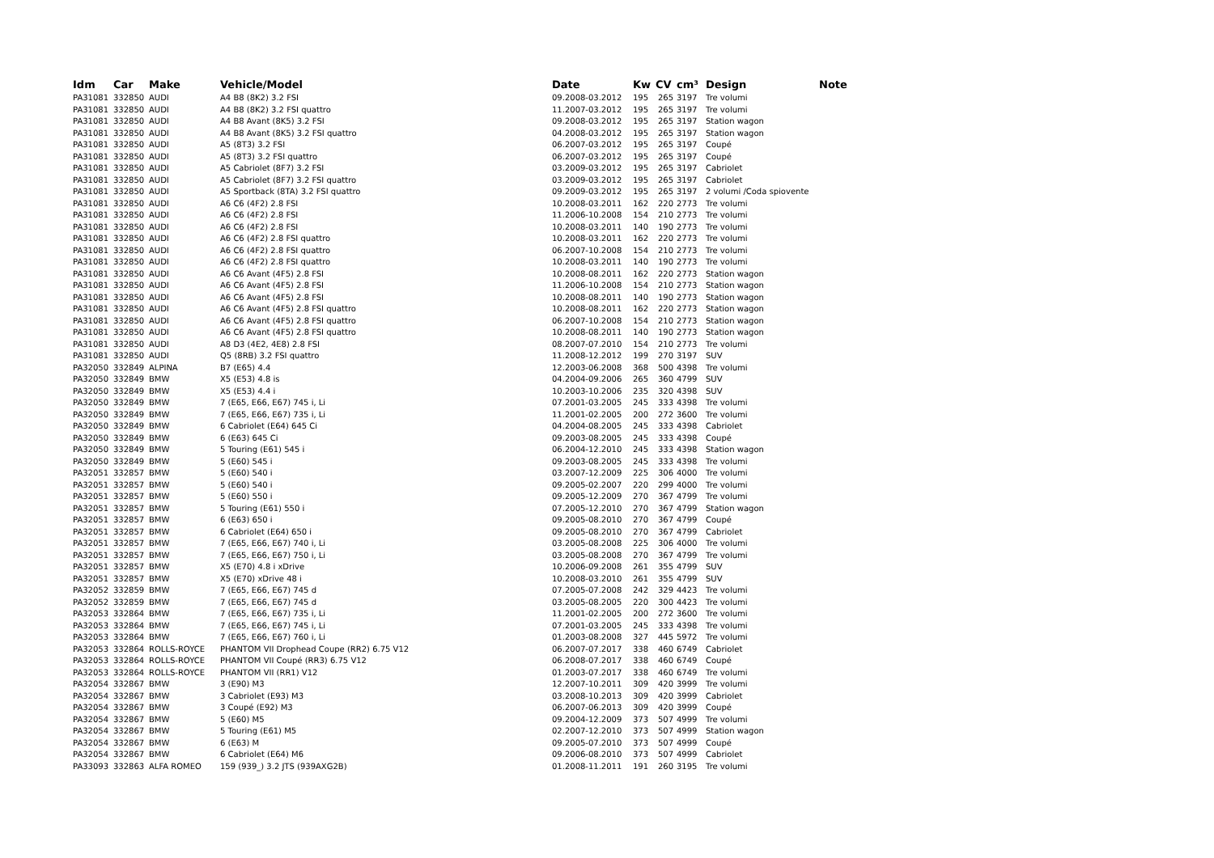| Idm | Car | Make | Vehicle/Model | Date | Kw | CV | cm³ | Design | Note |
| --- | --- | --- | --- | --- | --- | --- | --- | --- | --- |
| PA31081 | 332850 | AUDI | A4 B8 (8K2) 3.2 FSI | 09.2008-03.2012 | 195 | 265 | 3197 | Tre volumi | |
| PA31081 | 332850 | AUDI | A4 B8 (8K2) 3.2 FSI quattro | 11.2007-03.2012 | 195 | 265 | 3197 | Tre volumi | |
| PA31081 | 332850 | AUDI | A4 B8 Avant (8K5) 3.2 FSI | 09.2008-03.2012 | 195 | 265 | 3197 | Station wagon | |
| PA31081 | 332850 | AUDI | A4 B8 Avant (8K5) 3.2 FSI quattro | 04.2008-03.2012 | 195 | 265 | 3197 | Station wagon | |
| PA31081 | 332850 | AUDI | A5 (8T3) 3.2 FSI | 06.2007-03.2012 | 195 | 265 | 3197 | Coupé | |
| PA31081 | 332850 | AUDI | A5 (8T3) 3.2 FSI quattro | 06.2007-03.2012 | 195 | 265 | 3197 | Coupé | |
| PA31081 | 332850 | AUDI | A5 Cabriolet (8F7) 3.2 FSI | 03.2009-03.2012 | 195 | 265 | 3197 | Cabriolet | |
| PA31081 | 332850 | AUDI | A5 Cabriolet (8F7) 3.2 FSI quattro | 03.2009-03.2012 | 195 | 265 | 3197 | Cabriolet | |
| PA31081 | 332850 | AUDI | A5 Sportback (8TA) 3.2 FSI quattro | 09.2009-03.2012 | 195 | 265 | 3197 | 2 volumi /Coda spiovente | |
| PA31081 | 332850 | AUDI | A6 C6 (4F2) 2.8 FSI | 10.2008-03.2011 | 162 | 220 | 2773 | Tre volumi | |
| PA31081 | 332850 | AUDI | A6 C6 (4F2) 2.8 FSI | 11.2006-10.2008 | 154 | 210 | 2773 | Tre volumi | |
| PA31081 | 332850 | AUDI | A6 C6 (4F2) 2.8 FSI | 10.2008-03.2011 | 140 | 190 | 2773 | Tre volumi | |
| PA31081 | 332850 | AUDI | A6 C6 (4F2) 2.8 FSI quattro | 10.2008-03.2011 | 162 | 220 | 2773 | Tre volumi | |
| PA31081 | 332850 | AUDI | A6 C6 (4F2) 2.8 FSI quattro | 06.2007-10.2008 | 154 | 210 | 2773 | Tre volumi | |
| PA31081 | 332850 | AUDI | A6 C6 (4F2) 2.8 FSI quattro | 10.2008-03.2011 | 140 | 190 | 2773 | Tre volumi | |
| PA31081 | 332850 | AUDI | A6 C6 Avant (4F5) 2.8 FSI | 10.2008-08.2011 | 162 | 220 | 2773 | Station wagon | |
| PA31081 | 332850 | AUDI | A6 C6 Avant (4F5) 2.8 FSI | 11.2006-10.2008 | 154 | 210 | 2773 | Station wagon | |
| PA31081 | 332850 | AUDI | A6 C6 Avant (4F5) 2.8 FSI | 10.2008-08.2011 | 140 | 190 | 2773 | Station wagon | |
| PA31081 | 332850 | AUDI | A6 C6 Avant (4F5) 2.8 FSI quattro | 10.2008-08.2011 | 162 | 220 | 2773 | Station wagon | |
| PA31081 | 332850 | AUDI | A6 C6 Avant (4F5) 2.8 FSI quattro | 06.2007-10.2008 | 154 | 210 | 2773 | Station wagon | |
| PA31081 | 332850 | AUDI | A6 C6 Avant (4F5) 2.8 FSI quattro | 10.2008-08.2011 | 140 | 190 | 2773 | Station wagon | |
| PA31081 | 332850 | AUDI | A8 D3 (4E2, 4E8) 2.8 FSI | 08.2007-07.2010 | 154 | 210 | 2773 | Tre volumi | |
| PA31081 | 332850 | AUDI | Q5 (8RB) 3.2 FSI quattro | 11.2008-12.2012 | 199 | 270 | 3197 | SUV | |
| PA32050 | 332849 | ALPINA | B7 (E65) 4.4 | 12.2003-06.2008 | 368 | 500 | 4398 | Tre volumi | |
| PA32050 | 332849 | BMW | X5 (E53) 4.8 is | 04.2004-09.2006 | 265 | 360 | 4799 | SUV | |
| PA32050 | 332849 | BMW | X5 (E53) 4.4 i | 10.2003-10.2006 | 235 | 320 | 4398 | SUV | |
| PA32050 | 332849 | BMW | 7 (E65, E66, E67) 745 i, Li | 07.2001-03.2005 | 245 | 333 | 4398 | Tre volumi | |
| PA32050 | 332849 | BMW | 7 (E65, E66, E67) 735 i, Li | 11.2001-02.2005 | 200 | 272 | 3600 | Tre volumi | |
| PA32050 | 332849 | BMW | 6 Cabriolet (E64) 645 Ci | 04.2004-08.2005 | 245 | 333 | 4398 | Cabriolet | |
| PA32050 | 332849 | BMW | 6 (E63) 645 Ci | 09.2003-08.2005 | 245 | 333 | 4398 | Coupé | |
| PA32050 | 332849 | BMW | 5 Touring (E61) 545 i | 06.2004-12.2010 | 245 | 333 | 4398 | Station wagon | |
| PA32050 | 332849 | BMW | 5 (E60) 545 i | 09.2003-08.2005 | 245 | 333 | 4398 | Tre volumi | |
| PA32051 | 332857 | BMW | 5 (E60) 540 i | 03.2007-12.2009 | 225 | 306 | 4000 | Tre volumi | |
| PA32051 | 332857 | BMW | 5 (E60) 540 i | 09.2005-02.2007 | 220 | 299 | 4000 | Tre volumi | |
| PA32051 | 332857 | BMW | 5 (E60) 550 i | 09.2005-12.2009 | 270 | 367 | 4799 | Tre volumi | |
| PA32051 | 332857 | BMW | 5 Touring (E61) 550 i | 07.2005-12.2010 | 270 | 367 | 4799 | Station wagon | |
| PA32051 | 332857 | BMW | 6 (E63) 650 i | 09.2005-08.2010 | 270 | 367 | 4799 | Coupé | |
| PA32051 | 332857 | BMW | 6 Cabriolet (E64) 650 i | 09.2005-08.2010 | 270 | 367 | 4799 | Cabriolet | |
| PA32051 | 332857 | BMW | 7 (E65, E66, E67) 740 i, Li | 03.2005-08.2008 | 225 | 306 | 4000 | Tre volumi | |
| PA32051 | 332857 | BMW | 7 (E65, E66, E67) 750 i, Li | 03.2005-08.2008 | 270 | 367 | 4799 | Tre volumi | |
| PA32051 | 332857 | BMW | X5 (E70) 4.8 i xDrive | 10.2006-09.2008 | 261 | 355 | 4799 | SUV | |
| PA32051 | 332857 | BMW | X5 (E70) xDrive 48 i | 10.2008-03.2010 | 261 | 355 | 4799 | SUV | |
| PA32052 | 332859 | BMW | 7 (E65, E66, E67) 745 d | 07.2005-07.2008 | 242 | 329 | 4423 | Tre volumi | |
| PA32052 | 332859 | BMW | 7 (E65, E66, E67) 745 d | 03.2005-08.2005 | 220 | 300 | 4423 | Tre volumi | |
| PA32053 | 332864 | BMW | 7 (E65, E66, E67) 735 i, Li | 11.2001-02.2005 | 200 | 272 | 3600 | Tre volumi | |
| PA32053 | 332864 | BMW | 7 (E65, E66, E67) 745 i, Li | 07.2001-03.2005 | 245 | 333 | 4398 | Tre volumi | |
| PA32053 | 332864 | BMW | 7 (E65, E66, E67) 760 i, Li | 01.2003-08.2008 | 327 | 445 | 5972 | Tre volumi | |
| PA32053 | 332864 | ROLLS-ROYCE | PHANTOM VII Drophead Coupe (RR2) 6.75 V12 | 06.2007-07.2017 | 338 | 460 | 6749 | Cabriolet | |
| PA32053 | 332864 | ROLLS-ROYCE | PHANTOM VII Coupé (RR3) 6.75 V12 | 06.2008-07.2017 | 338 | 460 | 6749 | Coupé | |
| PA32053 | 332864 | ROLLS-ROYCE | PHANTOM VII (RR1) V12 | 01.2003-07.2017 | 338 | 460 | 6749 | Tre volumi | |
| PA32054 | 332867 | BMW | 3 (E90) M3 | 12.2007-10.2011 | 309 | 420 | 3999 | Tre volumi | |
| PA32054 | 332867 | BMW | 3 Cabriolet (E93) M3 | 03.2008-10.2013 | 309 | 420 | 3999 | Cabriolet | |
| PA32054 | 332867 | BMW | 3 Coupé (E92) M3 | 06.2007-06.2013 | 309 | 420 | 3999 | Coupé | |
| PA32054 | 332867 | BMW | 5 (E60) M5 | 09.2004-12.2009 | 373 | 507 | 4999 | Tre volumi | |
| PA32054 | 332867 | BMW | 5 Touring (E61) M5 | 02.2007-12.2010 | 373 | 507 | 4999 | Station wagon | |
| PA32054 | 332867 | BMW | 6 (E63) M | 09.2005-07.2010 | 373 | 507 | 4999 | Coupé | |
| PA32054 | 332867 | BMW | 6 Cabriolet (E64) M6 | 09.2006-08.2010 | 373 | 507 | 4999 | Cabriolet | |
| PA33093 | 332863 | ALFA ROMEO | 159 (939_) 3.2 JTS (939AXG2B) | 01.2008-11.2011 | 191 | 260 | 3195 | Tre volumi | |